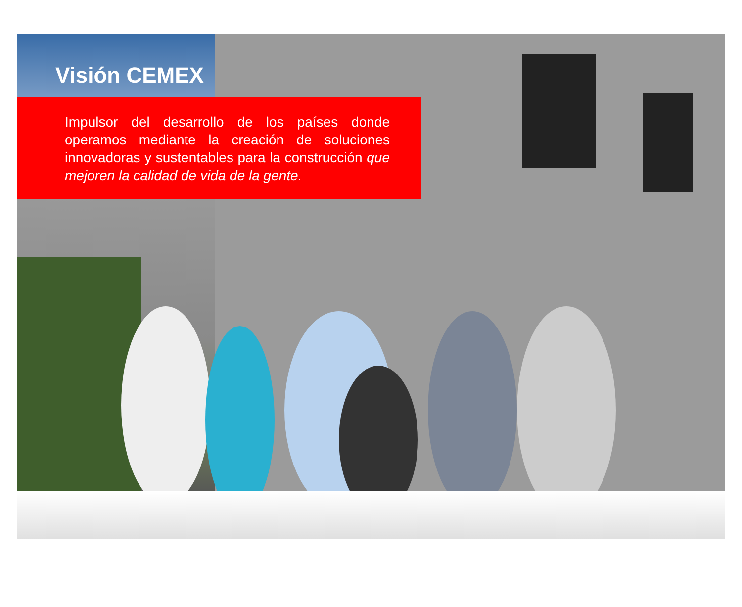Visión CEMEX
Impulsor del desarrollo de los países donde operamos mediante la creación de soluciones innovadoras y sustentables para la construcción que mejoren la calidad de vida de la gente.